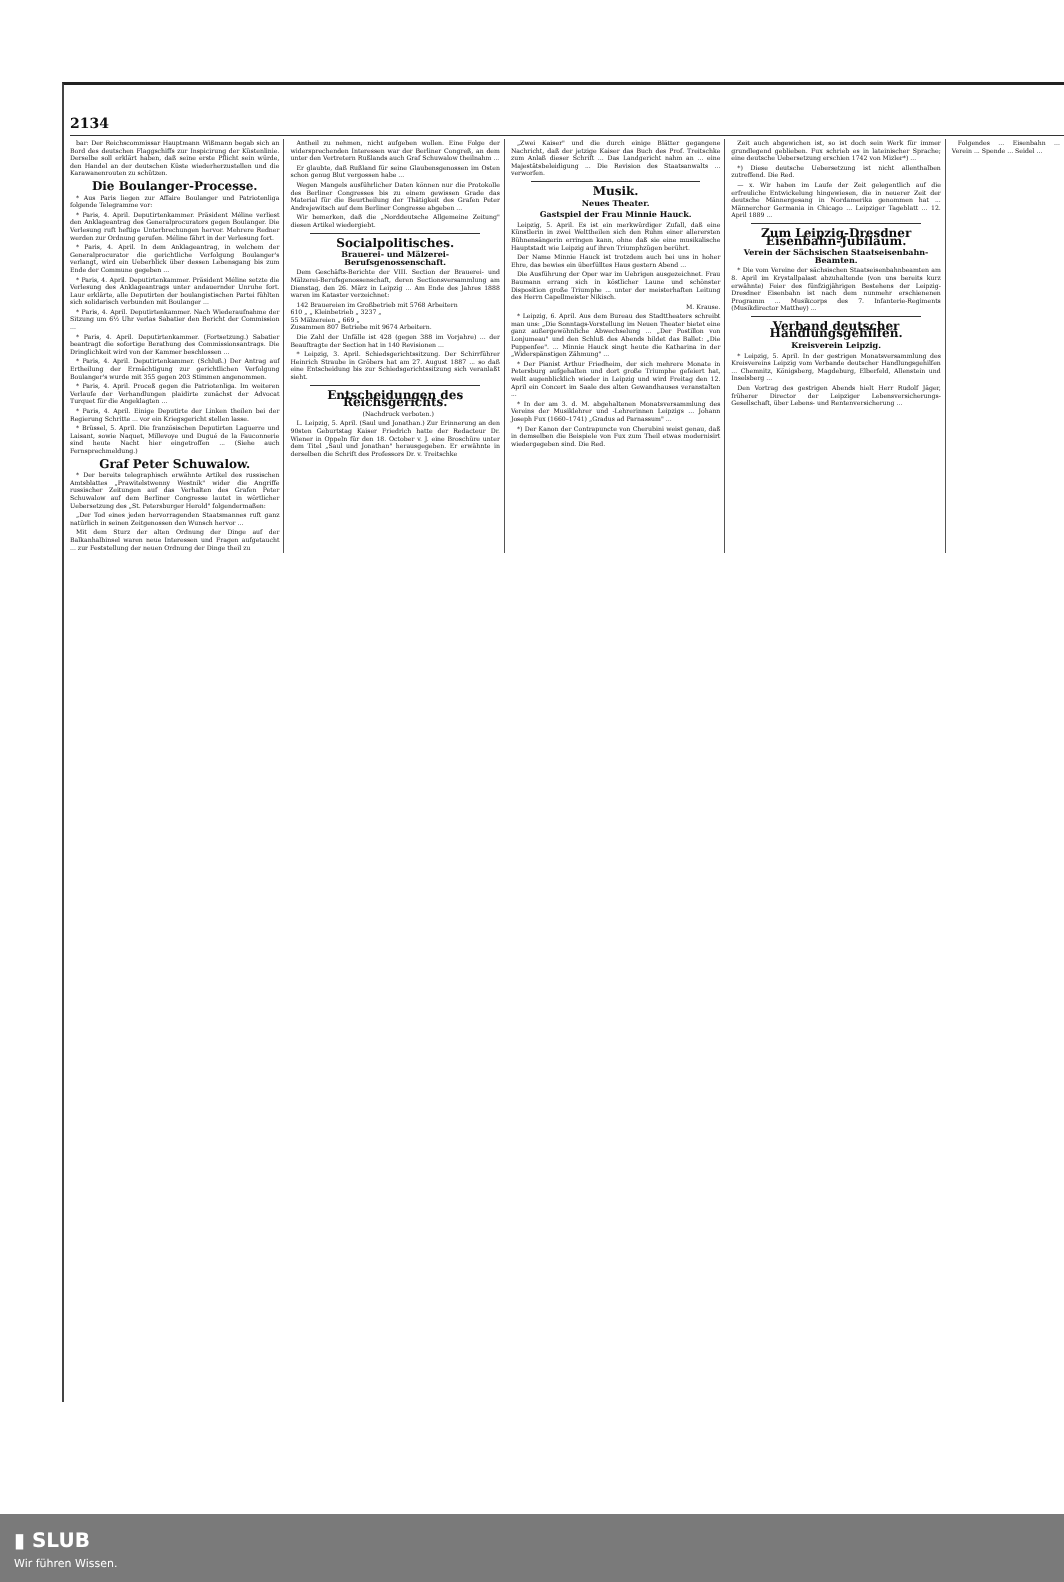2134
bar: Der Reichscommissar Hauptmann Wißmann begab sich an Bord des deutschen Flaggschiffs zur Inspicirung der Küstenlinie. Derselbe soll erklärt haben, daß seine erste Pflicht sein würde, den Handel an der deutschen Küste wiederherzustellen und die Karawanenrouten zu schützen.
Die Boulanger-Processe.
* Aus Paris liegen zur Affaire Boulanger und Patriotenliga folgende Telegramme vor:
* Paris, 4. April. Deputirtenkammer. Präsident Méline verliest den Anklageantrag des Generalprocurators gegen Boulanger. Die Verlesung ruft heftige Unterbrechungen hervor. Mehrere Redner werden zur Ordnung gerufen. Méline fährt in der Verlesung fort.
* Paris, 4. April. In dem Anklageantrag, in welchem der Generalprocurator die gerichtliche Verfolgung Boulanger's verlangt, wird ein Ueberblick über dessen Lebensgang bis zum Ende der Commune gegeben ...
* Paris, 4. April. Deputirtenkammer. Präsident Méline setzte die Verlesung des Anklageantrags unter andauernder Unruhe fort. Laur erklärte, alle Deputirten der boulangistischen Partei fühlten sich solidarisch verbunden mit Boulanger ...
* Paris, 4. April. Deputirtenkammer. Nach Wiederaufnahme der Sitzung um 6½ Uhr verlas Sabatier den Bericht der Commission ...
* Paris, 4. April. Deputirtenkammer. (Fortsetzung.) Sabatier beantragt die sofortige Berathung des Commissionsantrags. Die Dringlichkeit wird von der Kammer beschlossen ...
* Paris, 4. April. Deputirtenkammer. (Schluß.) Der Antrag auf Ertheilung der Ermächtigung zur gerichtlichen Verfolgung Boulanger's wurde mit 355 gegen 203 Stimmen angenommen.
* Paris, 4. April. Proceß gegen die Patriotenliga. Im weiteren Verlaufe der Verhandlungen plaidirte zunächst der Advocat Turquet für die Angeklagten ...
* Paris, 4. April. Einige Deputirte der Linken theilen bei der Regierung Schritte ... vor ein Kriegsgericht stellen lasse.
* Brüssel, 5. April. Die französischen Deputirten Laguerre und Laisant, sowie Naquet, Millevoye und Dugué de la Fauconnerie sind heute Nacht hier eingetroffen ... (Siehe auch Fernsprechmeldung.)
Graf Peter Schuwalow.
* Der bereits telegraphisch erwähnte Artikel des russischen Amtsblattes „Prawitelstwenny Westnik" wider die Angriffe russischer Zeitungen auf das Verhalten des Grafen Peter Schuwalow auf dem Berliner Congresse lautet in wörtlicher Uebersetzung des „St. Petersburger Herold" folgendermaßen:
„Der Tod eines jeden hervorragenden Staatsmannes ruft ganz natürlich in seinen Zeitgenossen den Wunsch hervor ...
Mit dem Sturz der alten Ordnung der Dinge auf der Balkanhalbinsel waren neue Interessen und Fragen aufgetaucht ... zur Feststellung der neuen Ordnung der Dinge theil zu
Antheil zu nehmen, nicht aufgeben wollen. Eine Folge der widersprechenden Interessen war der Berliner Congreß, an dem unter den Vertretern Rußlands auch Graf Schuwalow theilnahm ...
Er glaubte, daß Rußland für seine Glaubensgenossen im Osten schon genug Blut vergossen habe ...
Wegen Mangels ausführlicher Daten können nur die Protokolle des Berliner Congresses bis zu einem gewissen Grade das Material für die Beurtheilung der Thätigkeit des Grafen Peter Andrejewitsch auf dem Berliner Congresse abgeben ...
Wir bemerken, daß die „Norddeutsche Allgemeine Zeitung" diesen Artikel wiedergiebt.
Socialpolitisches.
Brauerei- und Mälzerei-Berufsgenossenschaft.
Dem Geschäfts-Berichte der VIII. Section der Brauerei- und Mälzerei-Berufsgenossenschaft, deren Sectionsversammlung am Dienstag, den 26. März in Leipzig ... Am Ende des Jahres 1888 waren im Kataster verzeichnet:
142 Brauereien im Großbetrieb mit 5768 Arbeitern
610 „ „ Kleinbetrieb „ 3237 „
55 Mälzereien „ 669 „
Zusammen 807 Betriebe mit 9674 Arbeitern.
Die Zahl der Unfälle ist 428 (gegen 388 im Vorjahre) ... der Beauftragte der Section hat in 140 Revisionen ...
* Leipzig, 3. April. Schiedsgerichtssitzung. Der Schirrführer Heinrich Straube in Gröbers hat am 27. August 1887 ... so daß eine Entscheidung bis zur Schiedsgerichtssitzung sich veranlaßt sieht.
Entscheidungen des Reichsgerichts.
(Nachdruck verboten.)
L. Leipzig, 5. April. (Saul und Jonathan.) Zur Erinnerung an den 90sten Geburtstag Kaiser Friedrich hatte der Redacteur Dr. Wiener in Oppeln für den 18. October v. J. eine Broschüre unter dem Titel „Saul und Jonathan" herausgegeben. Er erwähnte in derselben die Schrift des Professors Dr. v. Treitschke
„Zwei Kaiser" und die durch einige Blätter gegangene Nachricht, daß der jetzige Kaiser das Buch des Prof. Treitschke zum Anlaß dieser Schrift ... Das Landgericht nahm an ... eine Majestätsbeleidigung ... Die Revision des Staatsanwalts ... verworfen.
Musik.
Neues Theater.
Gastspiel der Frau Minnie Hauck.
Leipzig, 5. April. Es ist ein merkwürdiger Zufall, daß eine Künstlerin in zwei Welttheilen sich den Ruhm einer allerersten Bühnensängerin erringen kann, ohne daß sie eine musikalische Hauptstadt wie Leipzig auf ihren Triumphzügen berührt.
Der Name Minnie Hauck ist trotzdem auch bei uns in hoher Ehre, das bewies ein überfülltes Haus gestern Abend ...
Die Ausführung der Oper war im Uebrigen ausgezeichnet. Frau Baumann errang sich in köstlicher Laune und schönster Disposition große Triumphe ... unter der meisterhaften Leitung des Herrn Capellmeister Nikisch.
M. Krause.
* Leipzig, 6. April. Aus dem Bureau des Stadttheaters schreibt man uns: „Die Sonntags-Vorstellung im Neuen Theater bietet eine ganz außergewöhnliche Abwechselung ... „Der Postillon von Lonjumeau" und den Schluß des Abends bildet das Ballet: „Die Puppenfee". ... Minnie Hauck singt heute die Katharina in der „Widerspänstigen Zähmung" ...
* Der Pianist Arthur Friedheim, der sich mehrere Monate in Petersburg aufgehalten und dort große Triumphe gefeiert hat, weilt augenblicklich wieder in Leipzig und wird Freitag den 12. April ein Concert im Saale des alten Gewandhauses veranstalten ...
* In der am 3. d. M. abgehaltenen Monatsversammlung des Vereins der Musiklehrer und -Lehrerinnen Leipzigs ... Johann Joseph Fux (1660–1741) „Gradus ad Parnassum" ...
*) Der Kanon der Contrapuncte von Cherubini weist genau, daß in demselben die Beispiele von Fux zum Theil etwas modernisirt wiedergegeben sind. Die Red.
Zeit auch abgewichen ist, so ist doch sein Werk für immer grundlegend geblieben. Fux schrieb es in lateinischer Sprache; eine deutsche Uebersetzung erschien 1742 von Mizler*) ...
*) Diese deutsche Uebersetzung ist nicht allenthalben zutreffend. Die Red.
— x. Wir haben im Laufe der Zeit gelegentlich auf die erfreuliche Entwickelung hingewiesen, die in neuerer Zeit der deutsche Männergesang in Nordamerika genommen hat ... Männerchor Germania in Chicago ... Leipziger Tageblatt ... 12. April 1889 ...
Zum Leipzig-Dresdner Eisenbahn-Jubiläum.
Verein der Sächsischen Staatseisenbahn-Beamten.
* Die vom Vereine der sächsischen Staatseisenbahnbeamten am 8. April im Krystallpalast abzuhaltende (von uns bereits kurz erwähnte) Feier des fünfzigjährigen Bestehens der Leipzig-Dresdner Eisenbahn ist nach dem nunmehr erschienenen Programm ... Musikcorps des 7. Infanterie-Regiments (Musikdirector Matthey) ...
Verband deutscher Handlungsgehilfen.
Kreisverein Leipzig.
* Leipzig, 5. April. In der gestrigen Monatsversammlung des Kreisvereins Leipzig vom Verbande deutscher Handlungsgehilfen ... Chemnitz, Königsberg, Magdeburg, Elberfeld, Allenstein und Inselsberg ...
Den Vortrag des gestrigen Abends hielt Herr Rudolf Jäger, früherer Director der Leipziger Lebensversicherungs-Gesellschaft, über Lebens- und Rentenversicherung ...
Folgendes ... Eisenbahn ... Verein ... Spende ... Seidel ...
▮ SLUB
Wir führen Wissen.